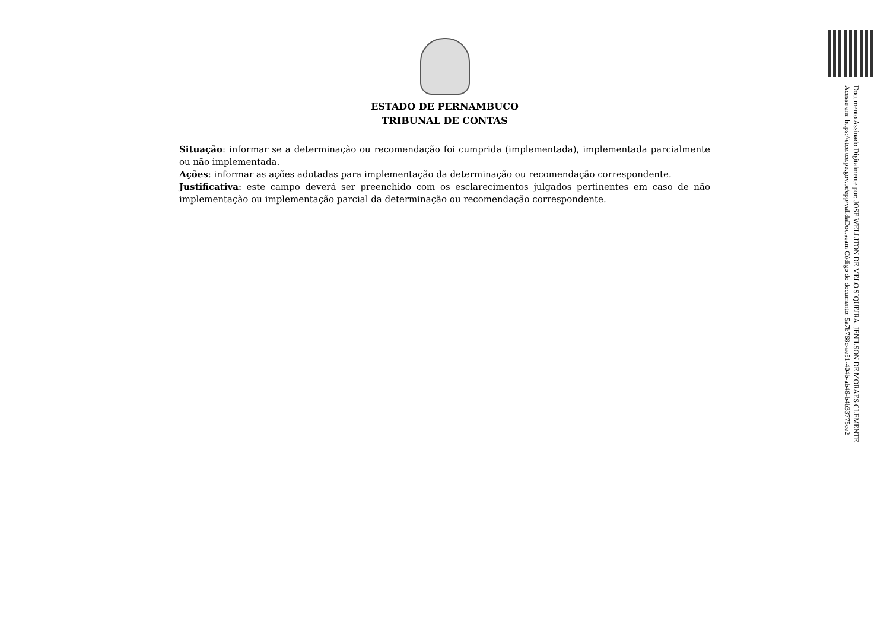ESTADO DE PERNAMBUCO
TRIBUNAL DE CONTAS
Situação: informar se a determinação ou recomendação foi cumprida (implementada), implementada parcialmente ou não implementada.
Ações: informar as ações adotadas para implementação da determinação ou recomendação correspondente.
Justificativa: este campo deverá ser preenchido com os esclarecimentos julgados pertinentes em caso de não implementação ou implementação parcial da determinação ou recomendação correspondente.
Documento Assinado Digitalmente por: JOSE WELLITON DE MELO SIQUEIRA, JENILSON DE MORAES CLEMENTE
Acesse em: https://etce.tce.pe.gov.br/epp/validaDoc.seam Código do documento: 5a7b768c-ae51-404b-ab46-b4b33775ce2